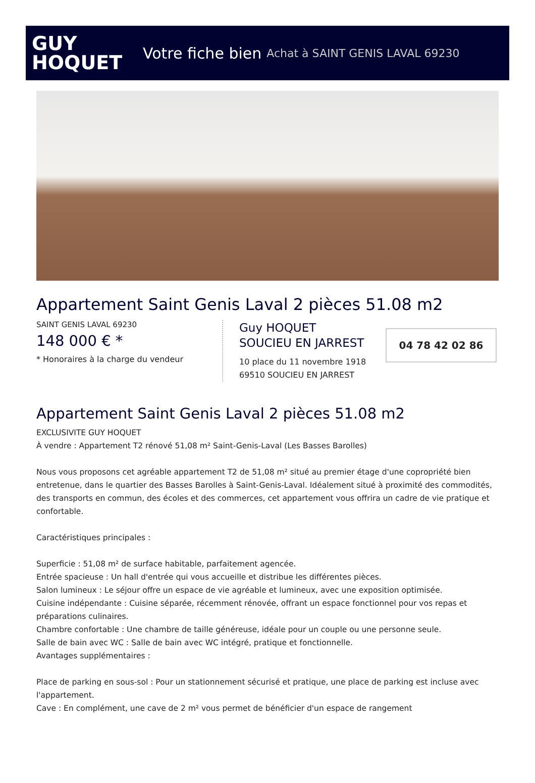GUY
HOQUET
Votre fiche bien Achat à SAINT GENIS LAVAL 69230
Appartement Saint Genis Laval 2 pièces 51.08 m2
SAINT GENIS LAVAL 69230
148 000 € *
* Honoraires à la charge du vendeur
Guy HOQUET
SOUCIEU EN JARREST
10 place du 11 novembre 1918
69510 SOUCIEU EN JARREST
04 78 42 02 86
Appartement Saint Genis Laval 2 pièces 51.08 m2
EXCLUSIVITE GUY HOQUET
À vendre : Appartement T2 rénové 51,08 m² Saint-Genis-Laval (Les Basses Barolles)
Nous vous proposons cet agréable appartement T2 de 51,08 m² situé au premier étage d'une copropriété bien entretenue, dans le quartier des Basses Barolles à Saint-Genis-Laval. Idéalement situé à proximité des commodités, des transports en commun, des écoles et des commerces, cet appartement vous offrira un cadre de vie pratique et confortable.
Caractéristiques principales :
Superficie : 51,08 m² de surface habitable, parfaitement agencée.
Entrée spacieuse : Un hall d'entrée qui vous accueille et distribue les différentes pièces.
Salon lumineux : Le séjour offre un espace de vie agréable et lumineux, avec une exposition optimisée.
Cuisine indépendante : Cuisine séparée, récemment rénovée, offrant un espace fonctionnel pour vos repas et préparations culinaires.
Chambre confortable : Une chambre de taille généreuse, idéale pour un couple ou une personne seule.
Salle de bain avec WC : Salle de bain avec WC intégré, pratique et fonctionnelle.
Avantages supplémentaires :
Place de parking en sous-sol : Pour un stationnement sécurisé et pratique, une place de parking est incluse avec l'appartement.
Cave : En complément, une cave de 2 m² vous permet de bénéficier d'un espace de rangement